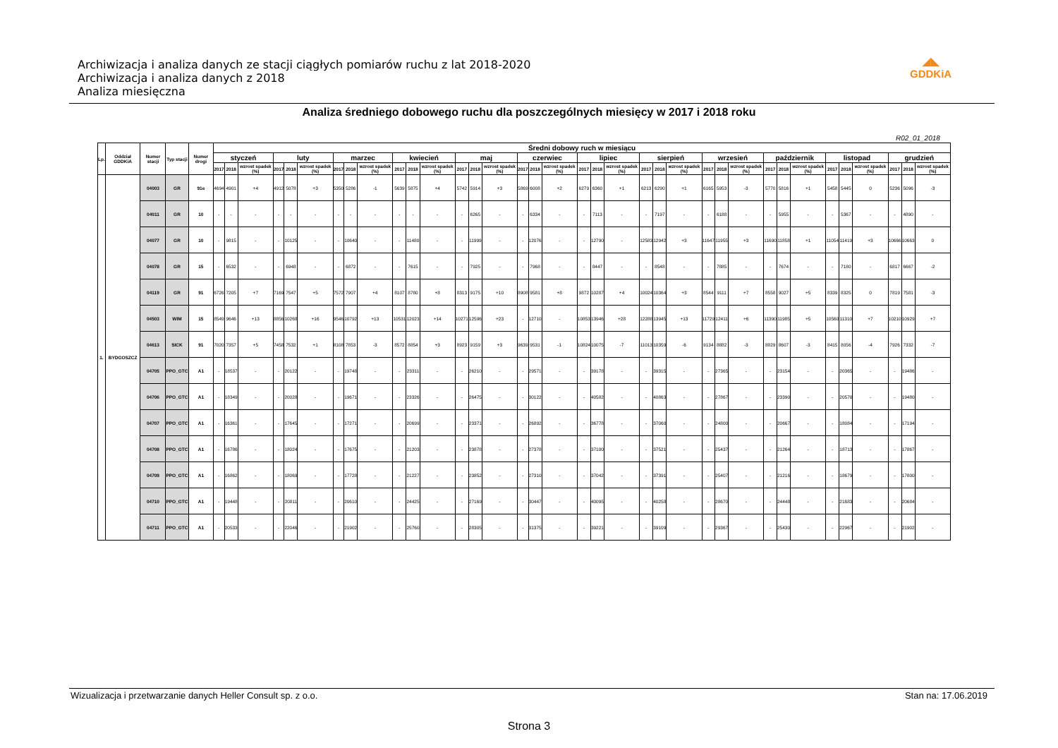Archiwizacja i analiza danych ze stacji ciągłych pomiarów ruchu z lat 2018-2020
Archiwizacja i analiza danych z 2018
Analiza miesięczna
◢◣
GDDKiA
Analiza średniego dobowego ruchu dla poszczególnych miesięcy w 2017 i 2018 roku
R02_01_2018
| Lp. | Oddział GDDKiA | Numer stacji | Typ stacji | Numer drogi | Średni dobowy ruch w miesiącu | | | | | | | | | | | | | | | | | | | | | | | | | | | | | | | | | | | |
| --- | --- | --- | --- | --- | --- | --- | --- | --- | --- | --- | --- | --- | --- | --- | --- | --- | --- | --- | --- | --- | --- | --- | --- | --- | --- | --- | --- | --- | --- | --- | --- | --- | --- | --- | --- | --- | --- | --- | --- | --- |
| | | | | | styczeń | | | luty | | | marzec | | | kwiecień | | | maj | | | czerwiec | | | lipiec | | | sierpień | | | wrzesień | | | październik | | | listopad | | | grudzień | | |
| | | | | | 2017 | 2018 | wzrost spadek (%) | 2017 | 2018 | wzrost spadek (%) | 2017 | 2018 | wzrost spadek (%) | 2017 | 2018 | wzrost spadek (%) | 2017 | 2018 | wzrost spadek (%) | 2017 | 2018 | wzrost spadek (%) | 2017 | 2018 | wzrost spadek (%) | 2017 | 2018 | wzrost spadek (%) | 2017 | 2018 | wzrost spadek (%) | 2017 | 2018 | wzrost spadek (%) | 2017 | 2018 | wzrost spadek (%) | 2017 | 2018 | wzrost spadek (%) |
| 1. | BYDGOSZCZ | 04003 | GR | 91e | 4694 | 4901 | +4 | 4912 | 5078 | +3 | 5350 | 5286 | -1 | 5639 | 5875 | +4 | 5742 | 5914 | +3 | 5869 | 6008 | +2 | 6279 | 6360 | +1 | 6213 | 6290 | +1 | 6165 | 5953 | -3 | 5770 | 5816 | +1 | 5458 | 5445 | 0 | 5236 | 5096 | -3 |
| | | 04011 | GR | 10 | - | - | - | - | - | - | - | - | - | - | - | - | - | 6265 | - | - | 6334 | - | - | 7113 | - | - | 7197 | - | - | 6188 | - | - | 5955 | - | - | 5367 | - | - | 4890 | - |
| | | 04077 | GR | 10 | - | 9815 | - | - | 10125 | - | - | 10640 | - | - | 11480 | - | - | 11999 | - | - | 12076 | - | - | 12790 | - | 12583 | 12942 | +3 | 11647 | 11955 | +3 | 11690 | 11858 | +1 | 11054 | 11419 | +3 | 10666 | 10663 | 0 |
| | | 04078 | GR | 15 | - | 6532 | - | - | 6948 | - | - | 6872 | - | - | 7615 | - | - | 7925 | - | - | 7968 | - | - | 8447 | - | - | 8548 | - | - | 7885 | - | - | 7674 | - | - | 7180 | - | 6817 | 6667 | -2 |
| | | 04119 | GR | 91 | 6726 | 7205 | +7 | 7169 | 7547 | +5 | 7572 | 7907 | +4 | 8107 | 8780 | +8 | 8313 | 9175 | +10 | 8908 | 9581 | +8 | 9872 | 10287 | +4 | 10024 | 10364 | +3 | 8544 | 9111 | +7 | 8558 | 9027 | +5 | 8339 | 8325 | 0 | 7819 | 7581 | -3 |
| | | 04503 | WIM | 15 | 8549 | 9646 | +13 | 8856 | 10268 | +16 | 9546 | 10792 | +13 | 10531 | 12023 | +14 | 10271 | 12596 | +23 | - | 12710 | - | 10853 | 13946 | +28 | 12288 | 13945 | +13 | 11729 | 12411 | +6 | 11390 | 11985 | +5 | 10560 | 11310 | +7 | 10210 | 10929 | +7 |
| | | 04613 | SICK | 91 | 7020 | 7357 | +5 | 7458 | 7532 | +1 | 8108 | 7853 | -3 | 8572 | 8854 | +3 | 8923 | 9159 | +3 | 9639 | 9531 | -1 | 10824 | 10075 | -7 | 11013 | 10359 | -6 | 9134 | 8882 | -3 | 8829 | 8607 | -3 | 8415 | 8056 | -4 | 7926 | 7332 | -7 |
| | | 04705 | PPO_GTC | A1 | - | 18537 | - | - | 20122 | - | - | 19748 | - | - | 23311 | - | - | 26210 | - | - | 29571 | - | - | 39178 | - | - | 39315 | - | - | 27365 | - | - | 23154 | - | - | 20365 | - | - | 19486 | - |
| | | 04706 | PPO_GTC | A1 | - | 18349 | - | - | 20028 | - | - | 19671 | - | - | 23326 | - | - | 26475 | - | - | 30122 | - | - | 40582 | - | - | 40863 | - | - | 27867 | - | - | 23390 | - | - | 20570 | - | - | 19480 | - |
| | | 04707 | PPO_GTC | A1 | - | 16361 | - | - | 17645 | - | - | 17271 | - | - | 20699 | - | - | 23371 | - | - | 26892 | - | - | 36778 | - | - | 37060 | - | - | 24800 | - | - | 20667 | - | - | 18084 | - | - | 17194 | - |
| | | 04708 | PPO_GTC | A1 | - | 16786 | - | - | 18024 | - | - | 17675 | - | - | 21203 | - | - | 23878 | - | - | 27378 | - | - | 37100 | - | - | 37521 | - | - | 25437 | - | - | 21264 | - | - | 18713 | - | - | 17867 | - |
| | | 04709 | PPO_GTC | A1 | - | 16862 | - | - | 18069 | - | - | 17728 | - | - | 21227 | - | - | 23852 | - | - | 27310 | - | - | 37042 | - | - | 37391 | - | - | 25407 | - | - | 21216 | - | - | 18679 | - | - | 17800 | - |
| | | 04710 | PPO_GTC | A1 | - | 19448 | - | - | 20811 | - | - | 20610 | - | - | 24425 | - | - | 27169 | - | - | 30447 | - | - | 40095 | - | - | 40258 | - | - | 28670 | - | - | 24448 | - | - | 21683 | - | - | 20684 | - |
| | | 04711 | PPO_GTC | A1 | - | 20533 | - | - | 22046 | - | - | 21902 | - | - | 25760 | - | - | 28305 | - | - | 31375 | - | - | 39221 | - | - | 39109 | - | - | 29367 | - | - | 25430 | - | - | 22967 | - | - | 21902 | - |
Wizualizacja i przetwarzanie danych Heller Consult sp. z o.o.
Stan na: 17.06.2019
Strona 3